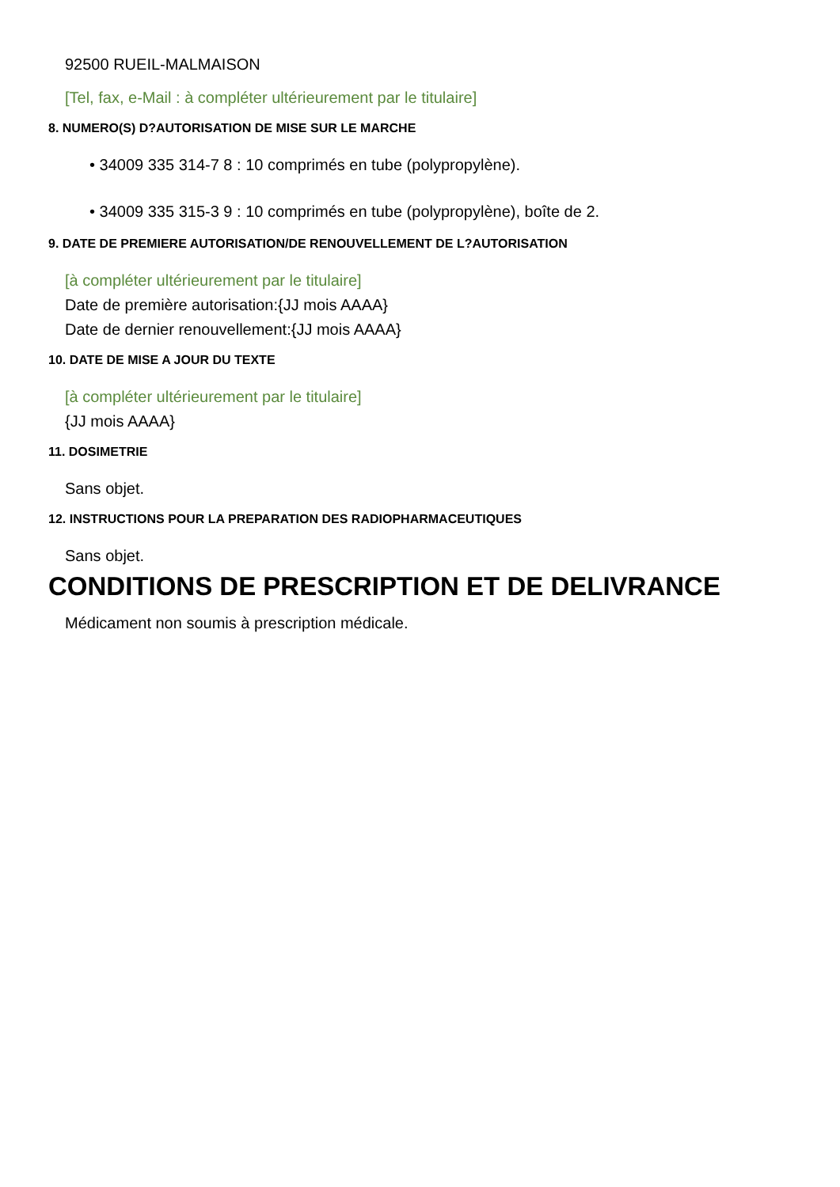92500 RUEIL-MALMAISON
[Tel, fax, e-Mail : à compléter ultérieurement par le titulaire]
8. NUMERO(S) D?AUTORISATION DE MISE SUR LE MARCHE
• 34009 335 314-7 8 : 10 comprimés en tube (polypropylène).
• 34009 335 315-3 9 : 10 comprimés en tube (polypropylène), boîte de 2.
9. DATE DE PREMIERE AUTORISATION/DE RENOUVELLEMENT DE L?AUTORISATION
[à compléter ultérieurement par le titulaire]
Date de première autorisation:{JJ mois AAAA}
Date de dernier renouvellement:{JJ mois AAAA}
10. DATE DE MISE A JOUR DU TEXTE
[à compléter ultérieurement par le titulaire]
{JJ mois AAAA}
11. DOSIMETRIE
Sans objet.
12. INSTRUCTIONS POUR LA PREPARATION DES RADIOPHARMACEUTIQUES
Sans objet.
CONDITIONS DE PRESCRIPTION ET DE DELIVRANCE
Médicament non soumis à prescription médicale.